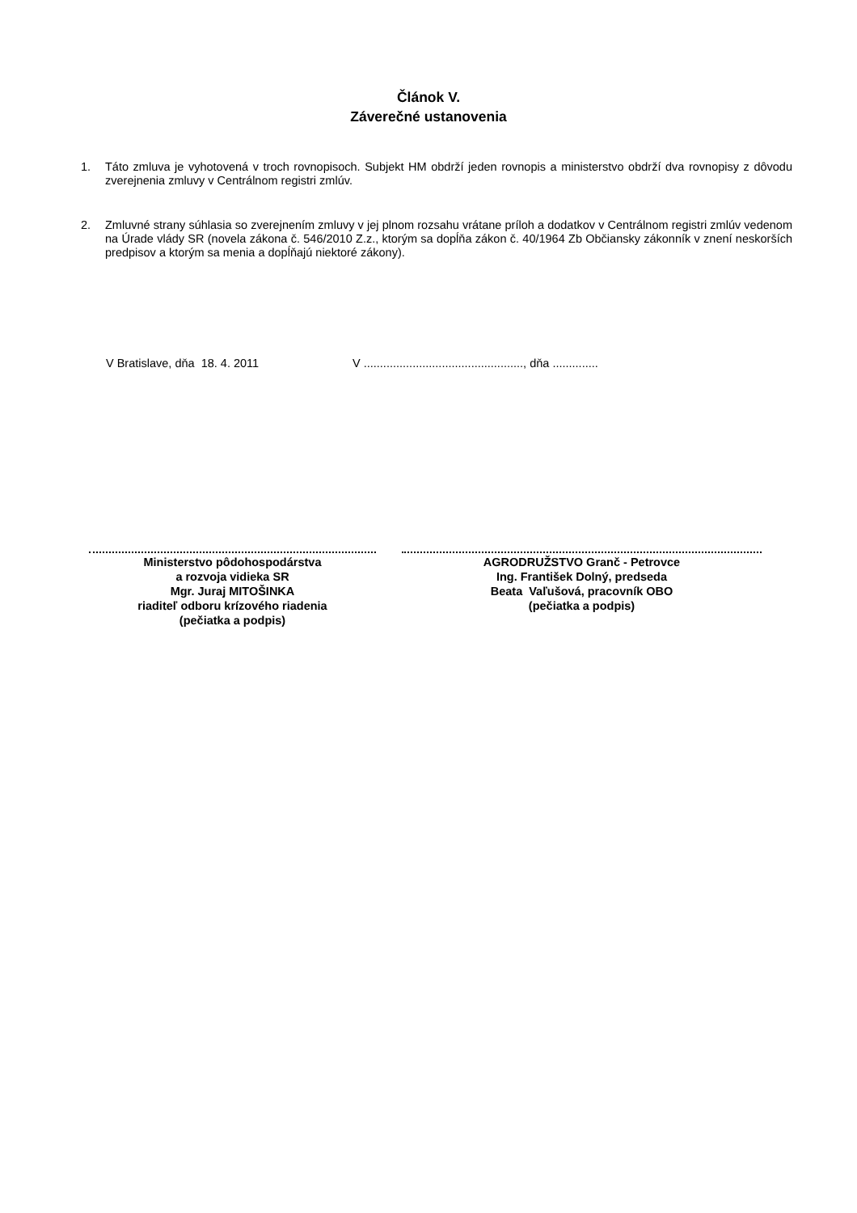Článok V.
Záverečné ustanovenia
1. Táto zmluva je vyhotovená v troch rovnopisoch. Subjekt HM obdrží jeden rovnopis a ministerstvo obdrží dva rovnopisy z dôvodu zverejnenia zmluvy v Centrálnom registri zmlúv.
2. Zmluvné strany súhlasia so zverejnením zmluvy v jej plnom rozsahu vrátane príloh a dodatkov v Centrálnom registri zmlúv vedenom na Úrade vlády SR (novela zákona č. 546/2010 Z.z., ktorým sa dopĺňa zákon č. 40/1964 Zb Občiansky zákonník v znení neskorších predpisov a ktorým sa menia a dopĺňajú niektoré zákony).
V Bratislave, dňa 18. 4. 2011 V ................................................., dňa ..............
Ministerstvo pôdohospodárstva
a rozvoja vidieka SR
Mgr. Juraj MITOŠINKA
riaditeľ odboru krízového riadenia
(pečiatka a podpis)
AGRODRUŽSTVO Granč - Petrovce
Ing. František Dolný, predseda
Beata Vaľušová, pracovník OBO
(pečiatka a podpis)